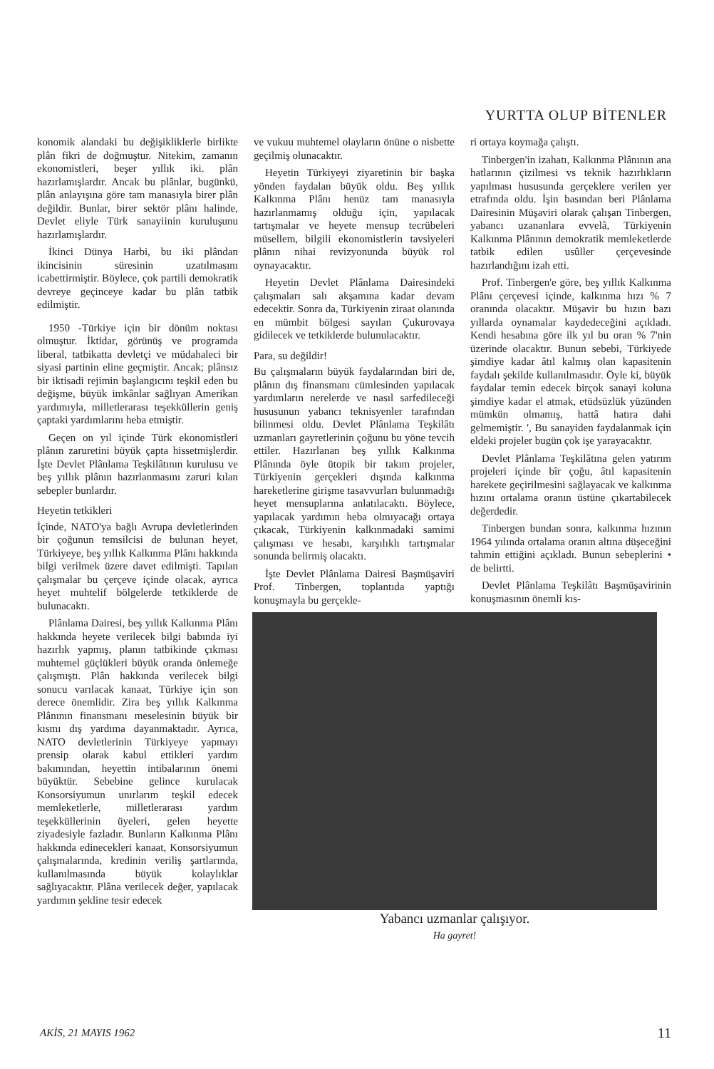YURTTA OLUP BİTENLER
konomik alandaki bu değişikliklerle birlikte plân fikri de doğmuştur. Nitekim, zamanın ekonomistleri, beşer yıllık iki. plân hazırlamışlardır. Ancak bu plânlar, bugünkü, plân anlayışına göre tam manasıyla birer plân değildir. Bunlar, birer sektör plânı halinde, Devlet eliyle Türk sanayiinin kuruluşunu hazırlamışlardır.
İkinci Dünya Harbi, bu iki plândan ikincisinin süresinin uzatılmasını icabettirmiştir. Böylece, çok partili demokratik devreye geçinceye kadar bu plân tatbik edilmiştir.
1950 -Türkiye için bir dönüm noktası olmuştur. İktidar, görünüş ve programda liberal, tatbikatta devletçi ve müdahaleci bir siyasi partinin eline geçmiştir. Ancak; plânsız bir iktisadi rejimin başlangıcını teşkil eden bu değişme, büyük imkânlar sağlıyan Amerikan yardımıyla, milletlerarası teşekküllerin geniş çaptaki yardımlarını heba etmiştir.
Geçen on yıl içinde Türk ekonomistleri plânın zaruretini büyük çapta hissetmişlerdir. İşte Devlet Plânlama Teşkilâtının kurulusu ve beş yıllık plânın hazırlanmasını zaruri kılan sebepler bunlardır.
Heyetin tetkikleri
İçinde, NATO'ya bağlı Avrupa devletlerinden bir çoğunun temsilcisi de bulunan heyet, Türkiyeye, beş yıllık Kalkınma Plânı hakkında bilgi verilmek üzere davet edilmişti. Tapılan çalışmalar bu çerçeve içinde olacak, ayrıca heyet muhtelif bölgelerde tetkiklerde de bulunacaktı.
Plânlama Dairesi, beş yıllık Kalkınma Plânı hakkında heyete verilecek bilgi babında iyi hazırlık yapmış, planın tatbikinde çıkması muhtemel güçlükleri büyük oranda önlemeğe çalışmıştı. Plân hakkında verilecek bilgi sonucu varılacak kanaat, Türkiye için son derece önemlidir. Zira beş yıllık Kalkınma Plânının finansmanı meselesinin büyük bir kısmı dış yardıma dayanmaktadır. Ayrıca, NATO devletlerinin Türkiyeye yapmayı prensip olarak kabul ettikleri yardım bakımından, heyettin intibalarının önemi büyüktür. Sebebine gelince kurulacak Konsorsiyumun unırlarım teşkil edecek memleketlerle, milletlerarası yardım teşekküllerinin üyeleri, gelen heyette ziyadesiyle fazladır. Bunların Kalkınma Plânı hakkında edinecekleri kanaat, Konsorsiyumun çalışmalarında, kredinin veriliş şartlarında, kullanılmasında büyük kolaylıklar sağlıyacaktır. Plâna verilecek değer, yapılacak yardımın şekline tesir edecek
ve vukuu muhtemel olayların önüne o nisbette geçilmiş olunacaktır.
Heyetin Türkiyeyi ziyaretinin bir başka yönden faydalan büyük oldu. Beş yıllık Kalkınma Plânı henüz tam manasıyla hazırlanmamış olduğu için, yapılacak tartışmalar ve heyete mensup tecrübeleri müsellem, bilgili ekonomistlerin tavsiyeleri plânın nihai revizyonunda büyük rol oynayacaktır.
Heyetin Devlet Plânlama Dairesindeki çalışmaları salı akşamına kadar devam edecektir. Sonra da, Türkiyenin ziraat olanında en mümbit bölgesi sayılan Çukurovaya gidilecek ve tetkiklerde bulunulacaktır.
Para, su değildir!
Bu çalışmaların büyük faydalarından biri de, plânın dış finansmanı cümlesinden yapılacak yardımların nerelerde ve nasıl sarfedileceği hususunun yabancı teknisyenler tarafından bilinmesi oldu. Devlet Plânlama Teşkilâtı uzmanları gayretlerinin çoğunu bu yöne tevcih ettiler. Hazırlanan beş yıllık Kalkınma Plânında öyle ütopik bir takım projeler, Türkiyenin gerçekleri dışında kalkınma hareketlerine girişme tasavvurları bulunmadığı heyet mensuplarına anlatılacaktı. Böylece, yapılacak yardımın heba olmıyacağı ortaya çıkacak, Türkiyenin kalkınmadaki samimi çalışması ve hesabı, karşılıklı tartışmalar sonunda belirmiş olacaktı.
İşte Devlet Plânlama Dairesi Başmüşaviri Prof. Tinbergen, toplantıda yaptığı konuşmayla bu gerçekle-
ri ortaya koymağa çalıştı.
Tinbergen'in izahatı, Kalkınma Plânının ana hatlarının çizilmesi vs teknik hazırlıkların yapılması hususunda gerçeklere verilen yer etrafında oldu. İşin basından beri Plânlama Dairesinin Müşaviri olarak çalışan Tinbergen, yabancı uzananlara evvelâ, Türkiyenin Kalkınma Plânının demokratik memleketlerde tatbik edilen usûller çerçevesinde hazırlandığını izah etti.
Prof. Tinbergen'e göre, beş yıllık Kalkınma Plânı çerçevesi içinde, kalkınma hızı % 7 oranında olacaktır. Müşavir bu hızın bazı yıllarda oynamalar kaydedeceğini açıkladı. Kendi hesabına göre ilk yıl bu oran % 7'nin üzerinde olacaktır. Bunun sebebi, Türkiyede şimdiye kadar âtıl kalmış olan kapasitenin faydalı şekilde kullanılmasıdır. Öyle ki, büyük faydalar temin edecek birçok sanayi koluna şimdiye kadar el atmak, etüdsüzlük yüzünden mümkün olmamış, hattâ hatıra dahi gelmemiştir. ', Bu sanayiden faydalanmak için eldeki projeler bugün çok işe yarayacaktır.
Devlet Plânlama Teşkilâtına gelen yatırım projeleri içinde bîr çoğu, âtıl kapasitenin harekete geçirilmesini sağlayacak ve kalkınma hızını ortalama oranın üstüne çıkartabilecek değerdedir.
Tinbergen bundan sonra, kalkınma hızının 1964 yılında ortalama oranın altına düşeceğini tahmin ettiğini açıkladı. Bunun sebeplerini • de belirtti.
Devlet Plânlama Teşkilâtı Başmüşavirinin konuşmasının önemli kıs-
Yabancı uzmanlar çalışıyor.
Ha gayret!
AKİS, 21 MAYIS 1962 11